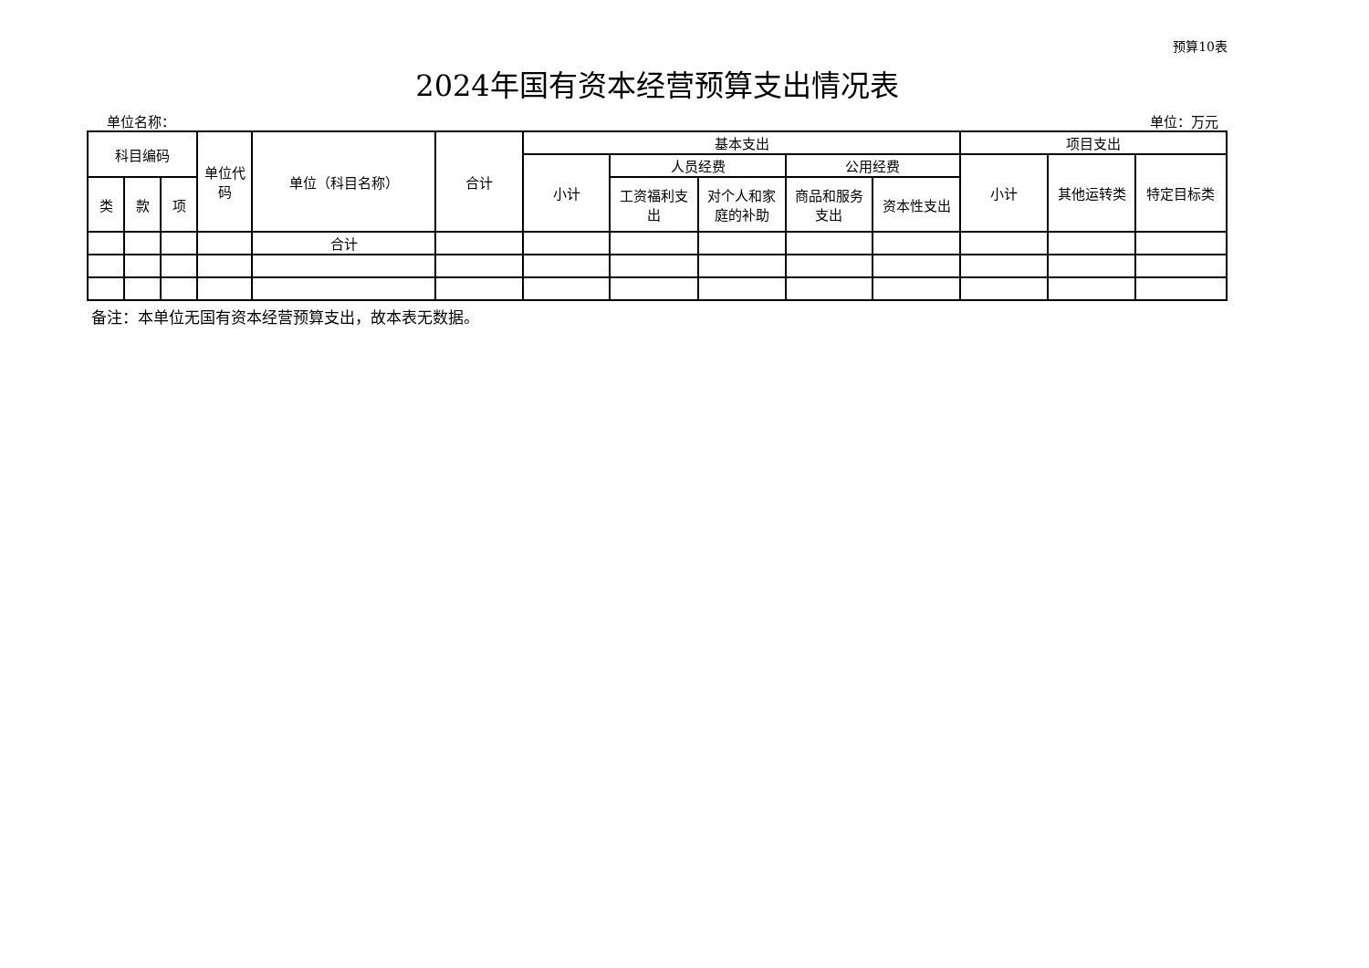预算10表
2024年国有资本经营预算支出情况表
单位名称： 单位：万元
| 科目编码 | | | 单位代码 | 单位（科目名称） | 合计 | 基本支出 | | | | | 项目支出 | | |
| --- | --- | --- | --- | --- | --- | --- | --- | --- | --- | --- | --- | --- | --- |
| | | | | | | 小计 | 人员经费 | | 公用经费 | | 小计 | 其他运转类 | 特定目标类 |
| 类 | 款 | 项 | | | | | 工资福利支出 | 对个人和家庭的补助 | 商品和服务支出 | 资本性支出 | | | |
| | | | | 合计 | | | | | | | | | |
备注：本单位无国有资本经营预算支出，故本表无数据。